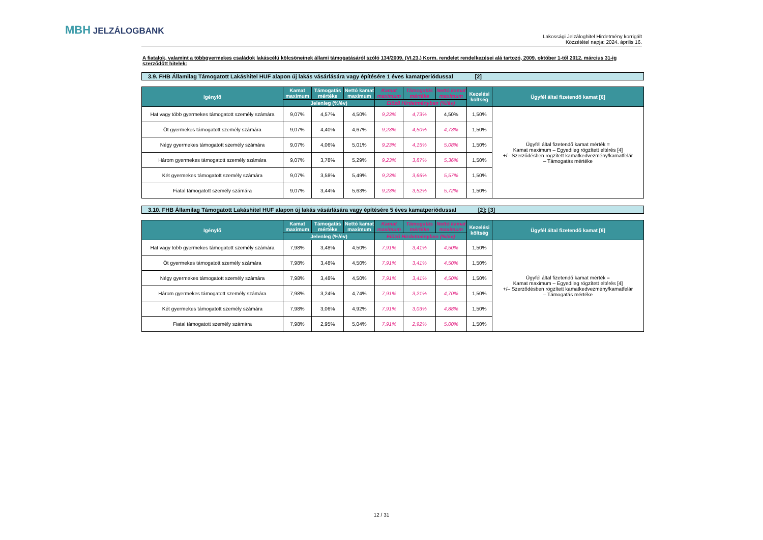MBH JELZÁLOGBANK
Lakossági Jelzáloghitel Hirdetmény korrigált
Közzététel napja: 2024. április 16.
A fiatalok, valamint a többgyermekes családok lakáscélú kölcsöneinek állami támogatásáról szóló 134/2009. (VI.23.) Korm. rendelet rendelkezései alá tartozó, 2009. október 1-től 2012. március 31-ig szerződött hitelek:
3.9. FHB Államilag Támogatott Lakáshitel HUF alapon új lakás vásárlására vagy építésére 1 éves kamatperiódussal [2]
| Igénylő | Kamat maximum | Támogatás mértéke | Nettó kamat maximum | Kamat maximum | Támogatás mértéke | Nettó kamat maximum | Kezelési költség | Ügyfél által fizetendő kamat [6] |
| --- | --- | --- | --- | --- | --- | --- | --- | --- |
| | Jelenleg (%/év) | | | Előző Hirdetményben (%/év) | | | | |
| Hat vagy több gyermekes támogatott személy számára | 9,07% | 4,57% | 4,50% | 9,23% | 4,73% | 4,50% | 1,50% | Ügyfél által fizetendő kamat mérték = Kamat maximum – Egyedileg rögzített eltérés [4] +/– Szerződésben rögzített kamatkedvezmény/kamatfelár – Támogatás mértéke |
| Öt gyermekes támogatott személy számára | 9,07% | 4,40% | 4,67% | 9,23% | 4,50% | 4,73% | 1,50% | |
| Négy gyermekes támogatott személy számára | 9,07% | 4,06% | 5,01% | 9,23% | 4,15% | 5,08% | 1,50% | |
| Három gyermekes támogatott személy számára | 9,07% | 3,78% | 5,29% | 9,23% | 3,87% | 5,36% | 1,50% | |
| Két gyermekes támogatott személy számára | 9,07% | 3,58% | 5,49% | 9,23% | 3,66% | 5,57% | 1,50% | |
| Fiatal támogatott személy számára | 9,07% | 3,44% | 5,63% | 9,23% | 3,52% | 5,72% | 1,50% | |
3.10. FHB Államilag Támogatott Lakáshitel HUF alapon új lakás vásárlására vagy építésére 5 éves kamatperiódussal [2]; [3]
| Igénylő | Kamat maximum | Támogatás mértéke | Nettó kamat maximum | Kamat maximum | Támogatás mértéke | Nettó kamat maximum | Kezelési költség | Ügyfél által fizetendő kamat [6] |
| --- | --- | --- | --- | --- | --- | --- | --- | --- |
| | Jelenleg (%/év) | | | Előző Hirdetményben (%/év) | | | | |
| Hat vagy több gyermekes támogatott személy számára | 7,98% | 3,48% | 4,50% | 7,91% | 3,41% | 4,50% | 1,50% | Ügyfél által fizetendő kamat mérték = Kamat maximum – Egyedileg rögzített eltérés [4] +/– Szerződésben rögzített kamatkedvezmény/kamatfelár – Támogatás mértéke |
| Öt gyermekes támogatott személy számára | 7,98% | 3,48% | 4,50% | 7,91% | 3,41% | 4,50% | 1,50% | |
| Négy gyermekes támogatott személy számára | 7,98% | 3,48% | 4,50% | 7,91% | 3,41% | 4,50% | 1,50% | |
| Három gyermekes támogatott személy számára | 7,98% | 3,24% | 4,74% | 7,91% | 3,21% | 4,70% | 1,50% | |
| Két gyermekes támogatott személy számára | 7,98% | 3,06% | 4,92% | 7,91% | 3,03% | 4,88% | 1,50% | |
| Fiatal támogatott személy számára | 7,98% | 2,95% | 5,04% | 7,91% | 2,92% | 5,00% | 1,50% | |
12 / 31